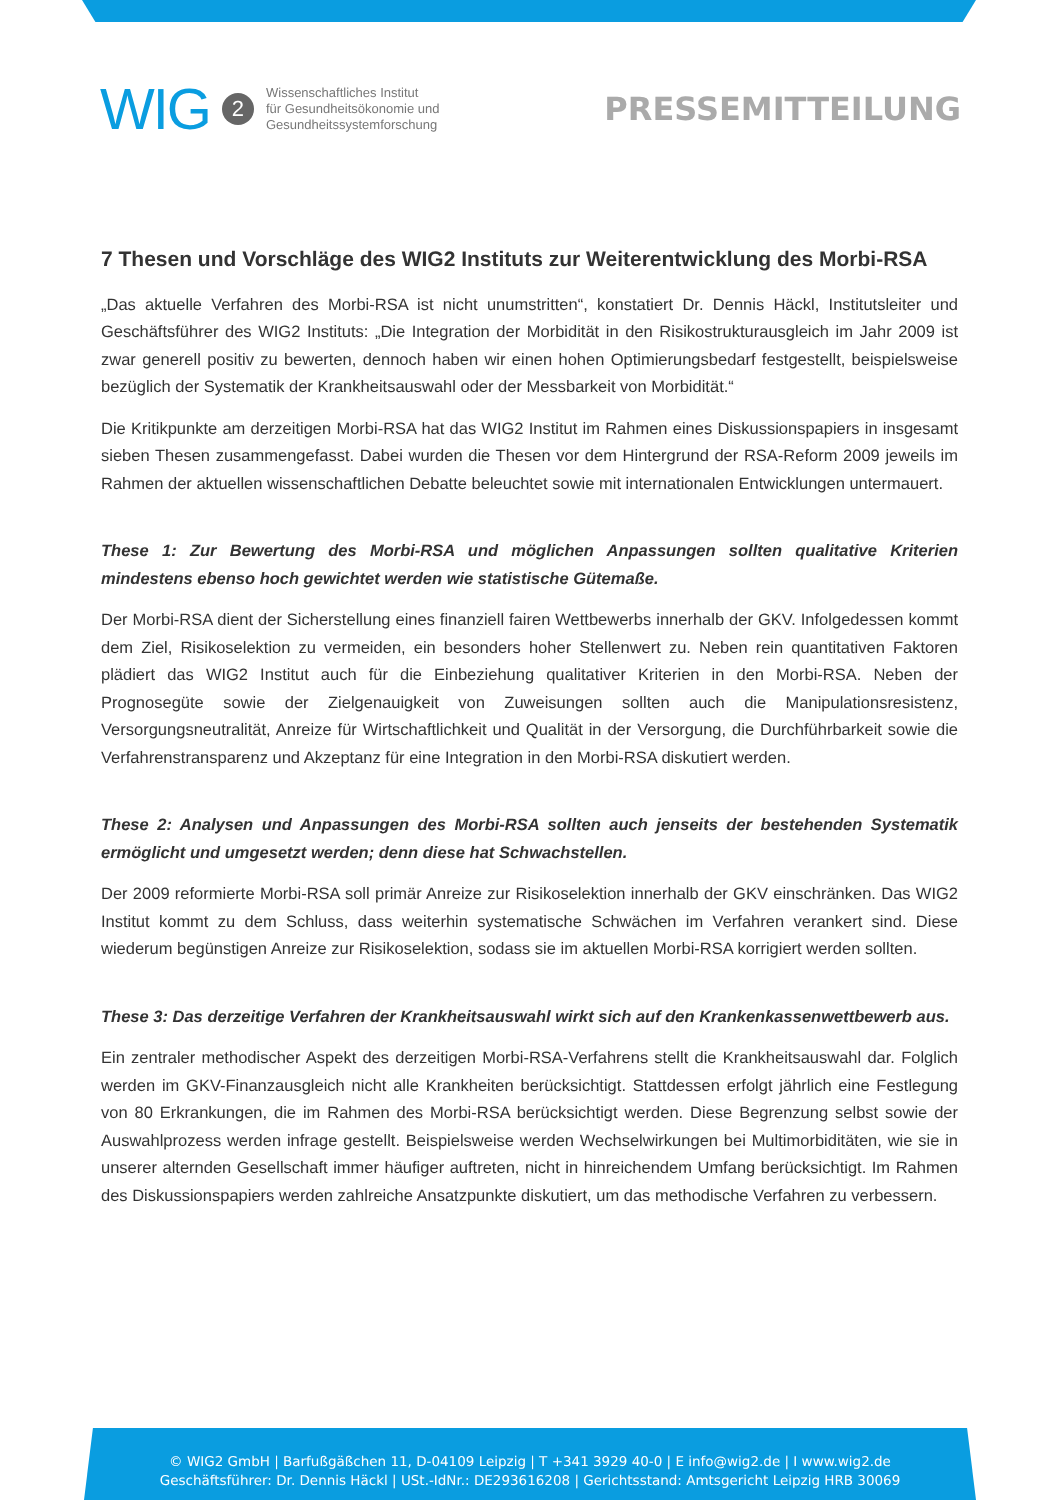WIG 2 Wissenschaftliches Institut
für Gesundheitsökonomie und
Gesundheitssystemforschung
PRESSEMITTEILUNG
7 Thesen und Vorschläge des WIG2 Instituts zur Weiterentwicklung des Morbi-RSA
„Das aktuelle Verfahren des Morbi-RSA ist nicht unumstritten“, konstatiert Dr. Dennis Häckl, Institutsleiter und Geschäftsführer des WIG2 Instituts: „Die Integration der Morbidität in den Risikostrukturausgleich im Jahr 2009 ist zwar generell positiv zu bewerten, dennoch haben wir einen hohen Optimierungsbedarf festgestellt, beispielsweise bezüglich der Systematik der Krankheitsauswahl oder der Messbarkeit von Morbidität.“
Die Kritikpunkte am derzeitigen Morbi-RSA hat das WIG2 Institut im Rahmen eines Diskussionspapiers in insgesamt sieben Thesen zusammengefasst. Dabei wurden die Thesen vor dem Hintergrund der RSA-Reform 2009 jeweils im Rahmen der aktuellen wissenschaftlichen Debatte beleuchtet sowie mit internationalen Entwicklungen untermauert.
These 1: Zur Bewertung des Morbi-RSA und möglichen Anpassungen sollten qualitative Kriterien mindestens ebenso hoch gewichtet werden wie statistische Gütemaße.
Der Morbi-RSA dient der Sicherstellung eines finanziell fairen Wettbewerbs innerhalb der GKV. Infolgedessen kommt dem Ziel, Risikoselektion zu vermeiden, ein besonders hoher Stellenwert zu. Neben rein quantitativen Faktoren plädiert das WIG2 Institut auch für die Einbeziehung qualitativer Kriterien in den Morbi-RSA. Neben der Prognosegüte sowie der Zielgenauigkeit von Zuweisungen sollten auch die Manipulationsresistenz, Versorgungsneutralität, Anreize für Wirtschaftlichkeit und Qualität in der Versorgung, die Durchführbarkeit sowie die Verfahrenstransparenz und Akzeptanz für eine Integration in den Morbi-RSA diskutiert werden.
These 2: Analysen und Anpassungen des Morbi-RSA sollten auch jenseits der bestehenden Systematik ermöglicht und umgesetzt werden; denn diese hat Schwachstellen.
Der 2009 reformierte Morbi-RSA soll primär Anreize zur Risikoselektion innerhalb der GKV einschränken. Das WIG2 Institut kommt zu dem Schluss, dass weiterhin systematische Schwächen im Verfahren verankert sind. Diese wiederum begünstigen Anreize zur Risikoselektion, sodass sie im aktuellen Morbi-RSA korrigiert werden sollten.
These 3: Das derzeitige Verfahren der Krankheitsauswahl wirkt sich auf den Krankenkassenwettbewerb aus.
Ein zentraler methodischer Aspekt des derzeitigen Morbi-RSA-Verfahrens stellt die Krankheitsauswahl dar. Folglich werden im GKV-Finanzausgleich nicht alle Krankheiten berücksichtigt. Stattdessen erfolgt jährlich eine Festlegung von 80 Erkrankungen, die im Rahmen des Morbi-RSA berücksichtigt werden. Diese Begrenzung selbst sowie der Auswahlprozess werden infrage gestellt. Beispielsweise werden Wechselwirkungen bei Multimorbiditäten, wie sie in unserer alternden Gesellschaft immer häufiger auftreten, nicht in hinreichendem Umfang berücksichtigt. Im Rahmen des Diskussionspapiers werden zahlreiche Ansatzpunkte diskutiert, um das methodische Verfahren zu verbessern.
© WIG2 GmbH | Barfußgäßchen 11, D-04109 Leipzig | T +341 3929 40-0 | E info@wig2.de | I www.wig2.de
Geschäftsführer: Dr. Dennis Häckl | USt.-IdNr.: DE293616208 | Gerichtsstand: Amtsgericht Leipzig HRB 30069